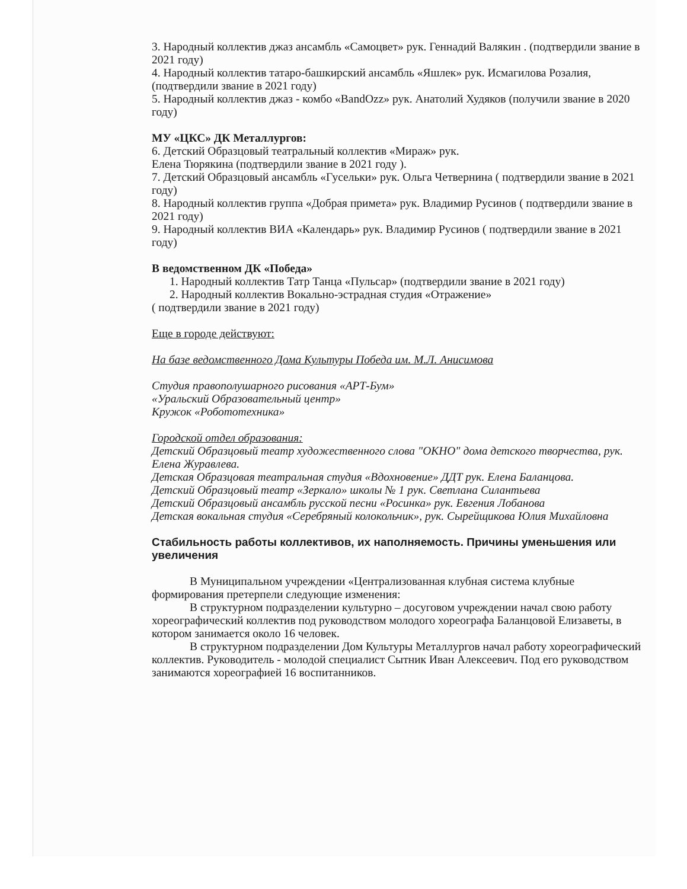3. Народный коллектив джаз ансамбль «Самоцвет» рук. Геннадий Валякин . (подтвердили звание в 2021 году)
4. Народный коллектив татаро-башкирский ансамбль «Яшлек» рук. Исмагилова Розалия, (подтвердили звание в 2021 году)
5. Народный коллектив джаз - комбо «BandOzz» рук. Анатолий Худяков (получили звание в 2020 году)
МУ «ЦКС» ДК Металлургов:
6. Детский Образцовый театральный коллектив «Мираж» рук.
Елена Тюрякина (подтвердили звание в 2021 году ).
7. Детский Образцовый ансамбль «Гусельки» рук. Ольга Четвернина ( подтвердили звание в 2021 году)
8. Народный коллектив группа «Добрая примета» рук. Владимир Русинов ( подтвердили звание в 2021 году)
9. Народный коллектив ВИА «Календарь» рук. Владимир Русинов ( подтвердили звание в 2021 году)
В ведомственном ДК «Победа»
1. Народный коллектив Татр Танца «Пульсар» (подтвердили звание в 2021 году)
2. Народный коллектив Вокально-эстрадная студия «Отражение»
( подтвердили звание в 2021 году)
Еще в городе действуют:
На базе ведомственного Дома Культуры Победа им. М.Л. Анисимова
Студия правополушарного рисования «АРТ-Бум»
«Уральский Образовательный центр»
Кружок «Робототехника»
Городской отдел образования:
Детский Образцовый театр художественного слова "ОКНО" дома детского творчества, рук. Елена Журавлева.
Детская Образцовая театральная студия «Вдохновение» ДДТ рук. Елена Баланцова.
Детский Образцовый театр «Зеркало» школы № 1 рук. Светлана Силантьева
Детский Образцовый ансамбль русской песни «Росинка» рук. Евгения Лобанова
Детская вокальная студия «Серебряный колокольчик», рук. Сырейщикова Юлия Михайловна
Стабильность работы коллективов, их наполняемость. Причины уменьшения или увеличения
В Муниципальном учреждении «Централизованная клубная система клубные формирования претерпели следующие изменения:
В структурном подразделении культурно – досуговом учреждении начал свою работу хореографический коллектив под руководством молодого хореографа Баланцовой Елизаветы, в котором занимается около 16 человек.
В структурном подразделении Дом Культуры Металлургов начал работу хореографический коллектив. Руководитель - молодой специалист Сытник Иван Алексеевич. Под его руководством занимаются хореографией 16 воспитанников.